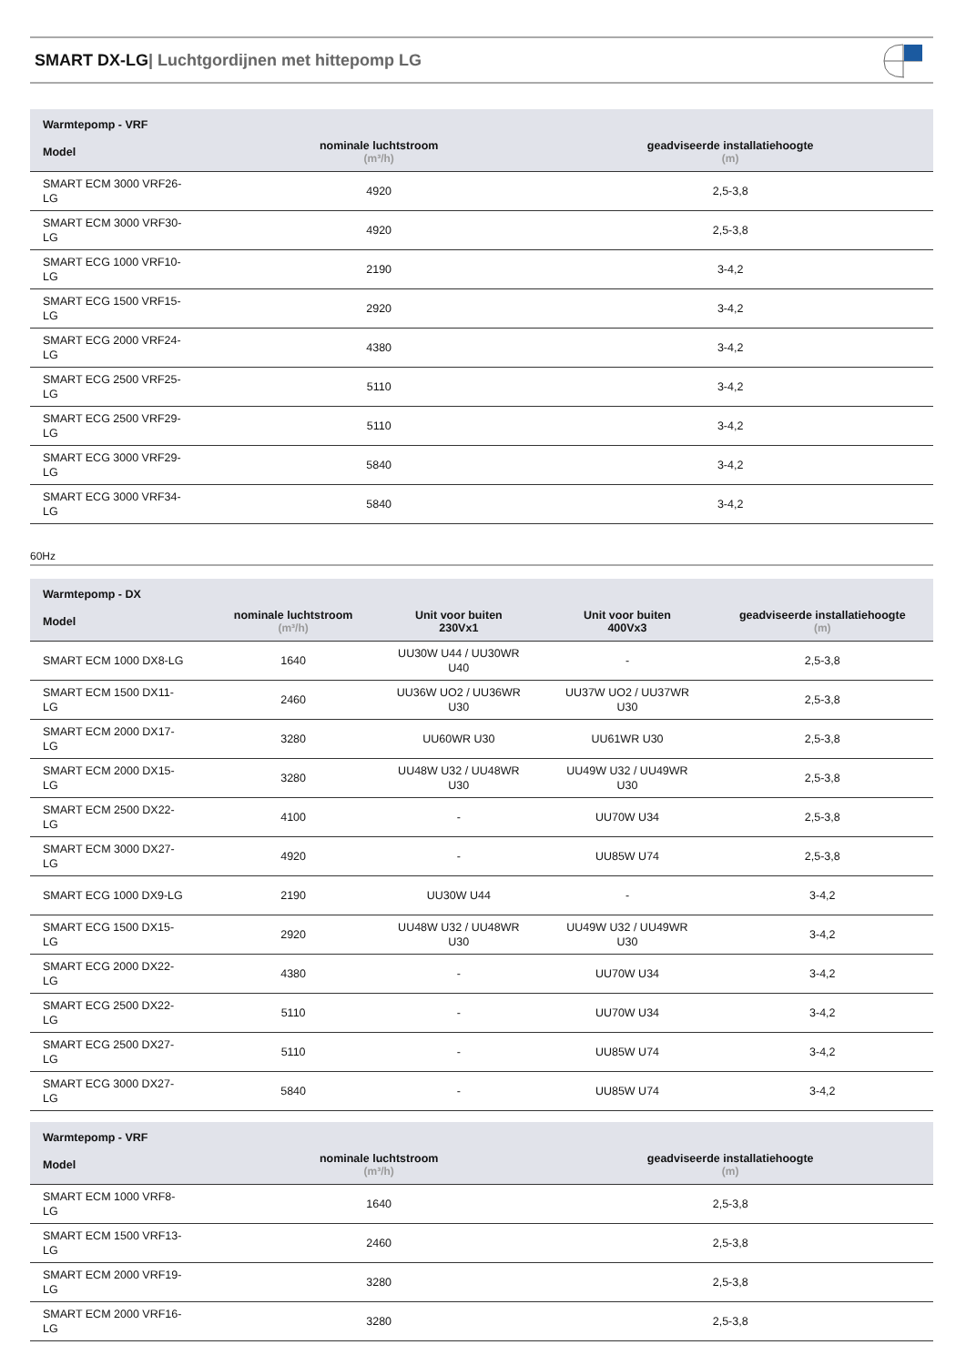SMART DX-LG| Luchtgordijnen met hittepomp LG
| Warmtepomp - VRF | | |
| --- | --- | --- |
| Model | nominale luchtstroom (m³/h) | geadviseerde installatiehoogte (m) |
| SMART ECM 3000 VRF26- LG | 4920 | 2,5-3,8 |
| SMART ECM 3000 VRF30- LG | 4920 | 2,5-3,8 |
| SMART ECG 1000 VRF10- LG | 2190 | 3-4,2 |
| SMART ECG 1500 VRF15- LG | 2920 | 3-4,2 |
| SMART ECG 2000 VRF24- LG | 4380 | 3-4,2 |
| SMART ECG 2500 VRF25- LG | 5110 | 3-4,2 |
| SMART ECG 2500 VRF29- LG | 5110 | 3-4,2 |
| SMART ECG 3000 VRF29- LG | 5840 | 3-4,2 |
| SMART ECG 3000 VRF34- LG | 5840 | 3-4,2 |
60Hz
| Warmtepomp - DX | | | | |
| --- | --- | --- | --- | --- |
| Model | nominale luchtstroom (m³/h) | Unit voor buiten 230Vx1 | Unit voor buiten 400Vx3 | geadviseerde installatiehoogte (m) |
| SMART ECM 1000 DX8-LG | 1640 | UU30W U44 / UU30WR U40 | - | 2,5-3,8 |
| SMART ECM 1500 DX11- LG | 2460 | UU36W UO2 / UU36WR U30 | UU37W UO2 / UU37WR U30 | 2,5-3,8 |
| SMART ECM 2000 DX17- LG | 3280 | UU60WR U30 | UU61WR U30 | 2,5-3,8 |
| SMART ECM 2000 DX15- LG | 3280 | UU48W U32 / UU48WR U30 | UU49W U32 / UU49WR U30 | 2,5-3,8 |
| SMART ECM 2500 DX22- LG | 4100 | - | UU70W U34 | 2,5-3,8 |
| SMART ECM 3000 DX27- LG | 4920 | - | UU85W U74 | 2,5-3,8 |
| SMART ECG 1000 DX9-LG | 2190 | UU30W U44 | - | 3-4,2 |
| SMART ECG 1500 DX15- LG | 2920 | UU48W U32 / UU48WR U30 | UU49W U32 / UU49WR U30 | 3-4,2 |
| SMART ECG 2000 DX22- LG | 4380 | - | UU70W U34 | 3-4,2 |
| SMART ECG 2500 DX22- LG | 5110 | - | UU70W U34 | 3-4,2 |
| SMART ECG 2500 DX27- LG | 5110 | - | UU85W U74 | 3-4,2 |
| SMART ECG 3000 DX27- LG | 5840 | - | UU85W U74 | 3-4,2 |
| Warmtepomp - VRF | | |
| --- | --- | --- |
| Model | nominale luchtstroom (m³/h) | geadviseerde installatiehoogte (m) |
| SMART ECM 1000 VRF8- LG | 1640 | 2,5-3,8 |
| SMART ECM 1500 VRF13- LG | 2460 | 2,5-3,8 |
| SMART ECM 2000 VRF19- LG | 3280 | 2,5-3,8 |
| SMART ECM 2000 VRF16- LG | 3280 | 2,5-3,8 |